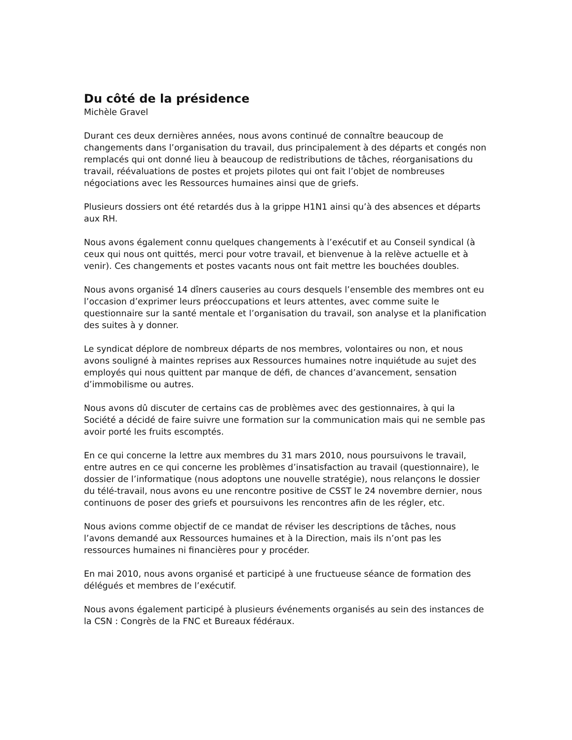Du côté de la présidence
Michèle Gravel
Durant ces deux dernières années, nous avons continué de connaître beaucoup de changements dans l’organisation du travail, dus principalement à des départs et congés non remplacés qui ont donné lieu à beaucoup de redistributions de tâches, réorganisations du travail, réévaluations de postes et projets pilotes qui ont fait l’objet de nombreuses négociations avec les Ressources humaines ainsi que de griefs.
Plusieurs dossiers ont été retardés dus à la grippe H1N1 ainsi qu’à des absences et départs aux RH.
Nous avons également connu quelques changements à l’exécutif et au Conseil syndical (à ceux qui nous ont quittés, merci pour votre travail, et bienvenue à la relève actuelle et à venir). Ces changements et postes vacants nous ont fait mettre les bouchées doubles.
Nous avons organisé 14 dîners causeries au cours desquels l’ensemble des membres ont eu l’occasion d’exprimer leurs préoccupations et leurs attentes, avec comme suite le questionnaire sur la santé mentale et l’organisation du travail, son analyse et la planification des suites à y donner.
Le syndicat déplore de nombreux départs de nos membres, volontaires ou non, et nous avons souligné à maintes reprises aux Ressources humaines notre inquiétude au sujet des employés qui nous quittent par manque de défi, de chances d’avancement, sensation d’immobilisme ou autres.
Nous avons dû discuter de certains cas de problèmes avec des gestionnaires, à qui la Société a décidé de faire suivre une formation sur la communication mais qui ne semble pas avoir porté les fruits escomptés.
En ce qui concerne la lettre aux membres du 31 mars 2010, nous poursuivons le travail, entre autres en ce qui concerne les problèmes d’insatisfaction au travail (questionnaire), le dossier de l’informatique (nous adoptons une nouvelle stratégie), nous relançons le dossier du télé-travail, nous avons eu une rencontre positive de CSST le 24 novembre dernier, nous continuons de poser des griefs et poursuivons les rencontres afin de les régler, etc.
Nous avions comme objectif de ce mandat de réviser les descriptions de tâches, nous l’avons demandé aux Ressources humaines et à la Direction, mais ils n’ont pas les ressources humaines ni financières pour y procéder.
En mai 2010, nous avons organisé et participé à une fructueuse séance de formation des délégués et membres de l’exécutif.
Nous avons également participé à plusieurs événements organisés au sein des instances de la CSN : Congrès de la FNC et Bureaux fédéraux.